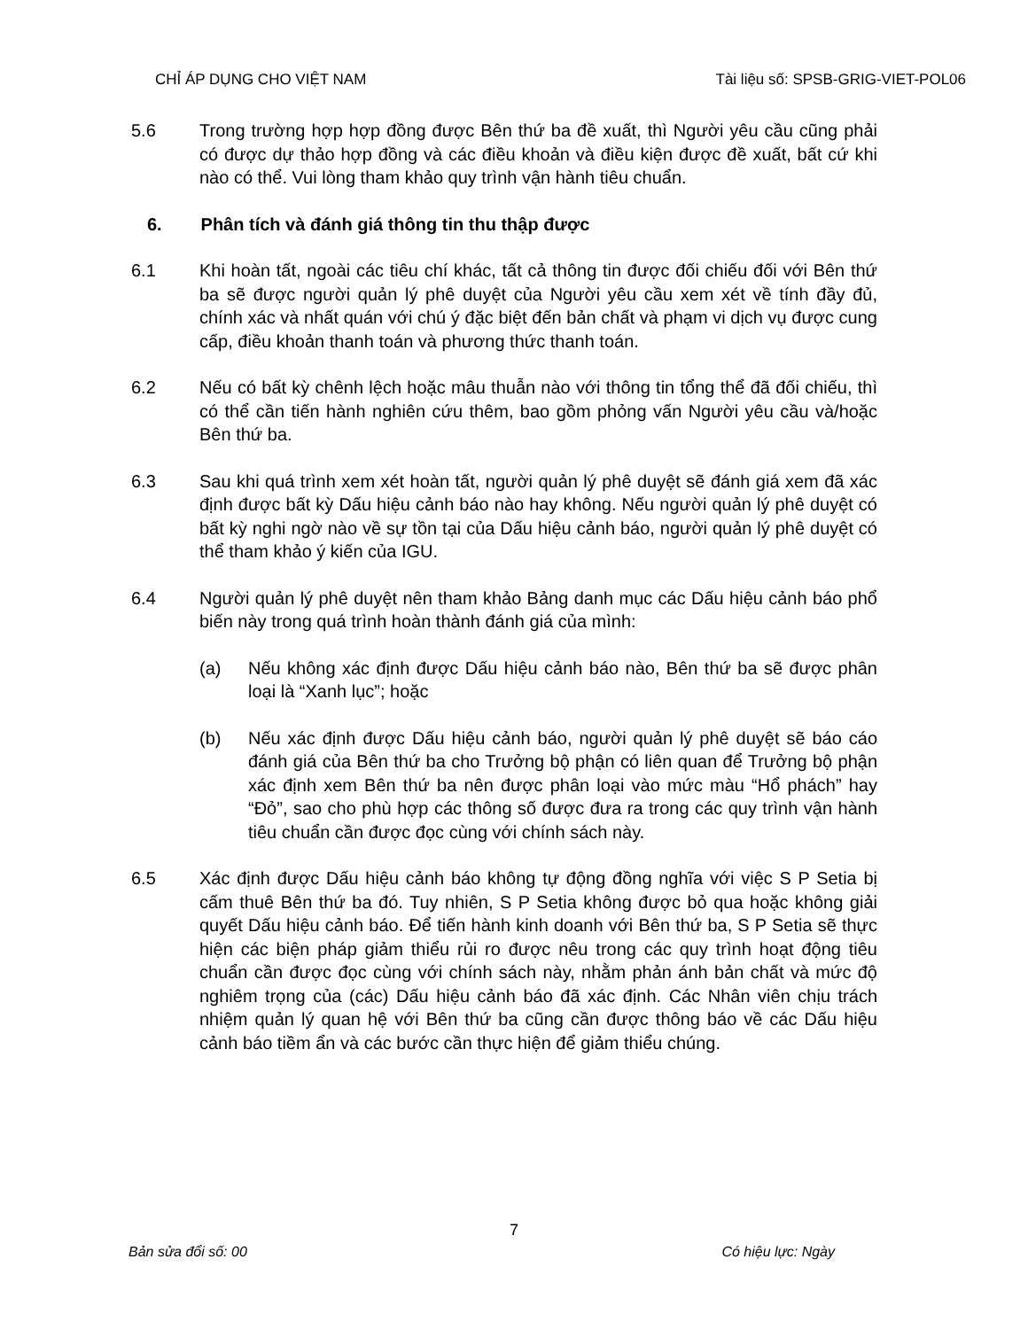CHỈ ÁP DỤNG CHO VIỆT NAM Tài liệu số: SPSB-GRIG-VIET-POL06
5.6 Trong trường hợp hợp đồng được Bên thứ ba đề xuất, thì Người yêu cầu cũng phải có được dự thảo hợp đồng và các điều khoản và điều kiện được đề xuất, bất cứ khi nào có thể. Vui lòng tham khảo quy trình vận hành tiêu chuẩn.
6. Phân tích và đánh giá thông tin thu thập được
6.1 Khi hoàn tất, ngoài các tiêu chí khác, tất cả thông tin được đối chiếu đối với Bên thứ ba sẽ được người quản lý phê duyệt của Người yêu cầu xem xét về tính đầy đủ, chính xác và nhất quán với chú ý đặc biệt đến bản chất và phạm vi dịch vụ được cung cấp, điều khoản thanh toán và phương thức thanh toán.
6.2 Nếu có bất kỳ chênh lệch hoặc mâu thuẫn nào với thông tin tổng thể đã đối chiếu, thì có thể cần tiến hành nghiên cứu thêm, bao gồm phỏng vấn Người yêu cầu và/hoặc Bên thứ ba.
6.3 Sau khi quá trình xem xét hoàn tất, người quản lý phê duyệt sẽ đánh giá xem đã xác định được bất kỳ Dấu hiệu cảnh báo nào hay không. Nếu người quản lý phê duyệt có bất kỳ nghi ngờ nào về sự tồn tại của Dấu hiệu cảnh báo, người quản lý phê duyệt có thể tham khảo ý kiến của IGU.
6.4 Người quản lý phê duyệt nên tham khảo Bảng danh mục các Dấu hiệu cảnh báo phổ biến này trong quá trình hoàn thành đánh giá của mình:
(a) Nếu không xác định được Dấu hiệu cảnh báo nào, Bên thứ ba sẽ được phân loại là “Xanh lục”; hoặc
(b) Nếu xác định được Dấu hiệu cảnh báo, người quản lý phê duyệt sẽ báo cáo đánh giá của Bên thứ ba cho Trưởng bộ phận có liên quan để Trưởng bộ phận xác định xem Bên thứ ba nên được phân loại vào mức màu “Hổ phách” hay “Đỏ”, sao cho phù hợp các thông số được đưa ra trong các quy trình vận hành tiêu chuẩn cần được đọc cùng với chính sách này.
6.5 Xác định được Dấu hiệu cảnh báo không tự động đồng nghĩa với việc S P Setia bị cấm thuê Bên thứ ba đó. Tuy nhiên, S P Setia không được bỏ qua hoặc không giải quyết Dấu hiệu cảnh báo. Để tiến hành kinh doanh với Bên thứ ba, S P Setia sẽ thực hiện các biện pháp giảm thiểu rủi ro được nêu trong các quy trình hoạt động tiêu chuẩn cần được đọc cùng với chính sách này, nhằm phản ánh bản chất và mức độ nghiêm trọng của (các) Dấu hiệu cảnh báo đã xác định. Các Nhân viên chịu trách nhiệm quản lý quan hệ với Bên thứ ba cũng cần được thông báo về các Dấu hiệu cảnh báo tiềm ẩn và các bước cần thực hiện để giảm thiểu chúng.
7
Bản sửa đổi số: 00 Có hiệu lực: Ngày